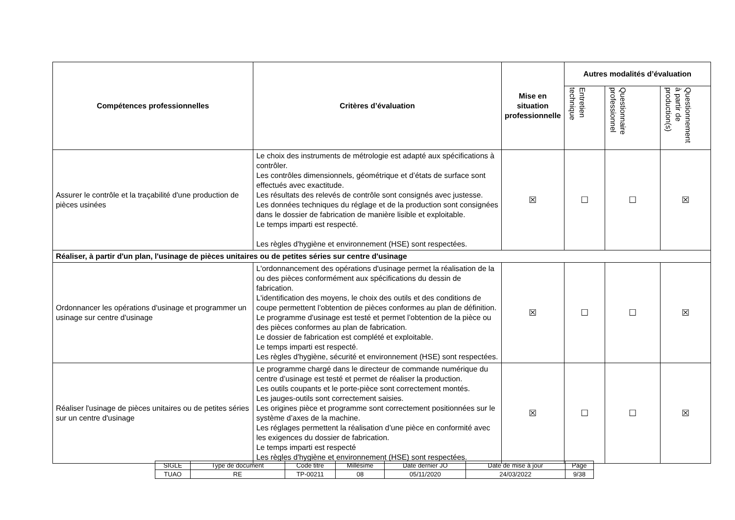| Compétences professionnelles | Critères d’évaluation | Mise en situation professionnelle | Autres modalités d’évaluation | | |
| --- | --- | --- | --- | --- | --- |
| | | | Entretien technique | Questionnaire professionnel | Questionnement à partir de production(s) |
| Assurer le contrôle et la traçabilité d'une production de pièces usinées | Le choix des instruments de métrologie est adapté aux spécifications à contrôler. Les contrôles dimensionnels, géométrique et d’états de surface sont effectués avec exactitude. Les résultats des relevés de contrôle sont consignés avec justesse. Les données techniques du réglage et de la production sont consignées dans le dossier de fabrication de manière lisible et exploitable. Le temps imparti est respecté. Les règles d'hygiène et environnement (HSE) sont respectées. | ☒ | ☐ | ☐ | ☒ |
| Réaliser, à partir d'un plan, l'usinage de pièces unitaires ou de petites séries sur centre d'usinage | | | | | |
| Ordonnancer les opérations d'usinage et programmer un usinage sur centre d'usinage | L'ordonnancement des opérations d'usinage permet la réalisation de la ou des pièces conformément aux spécifications du dessin de fabrication. L'identification des moyens, le choix des outils et des conditions de coupe permettent l’obtention de pièces conformes au plan de définition. Le programme d'usinage est testé et permet l’obtention de la pièce ou des pièces conformes au plan de fabrication. Le dossier de fabrication est complété et exploitable. Le temps imparti est respecté. Les règles d'hygiène, sécurité et environnement (HSE) sont respectées. | ☒ | ☐ | ☐ | ☒ |
| Réaliser l'usinage de pièces unitaires ou de petites séries sur un centre d'usinage | Le programme chargé dans le directeur de commande numérique du centre d’usinage est testé et permet de réaliser la production. Les outils coupants et le porte-pièce sont correctement montés. Les jauges-outils sont correctement saisies. Les origines pièce et programme sont correctement positionnées sur le système d’axes de la machine. Les réglages permettent la réalisation d’une pièce en conformité avec les exigences du dossier de fabrication. Le temps imparti est respecté Les règles d'hygiène et environnement (HSE) sont respectées. | ☒ | ☐ | ☐ | ☒ |
| SIGLE | Type de document | Code titre | Millésime | Date dernier JO | Date de mise à jour | Page |
| TUAO | RE | TP-00211 | 08 | 05/11/2020 | 24/03/2022 | 9/38 |